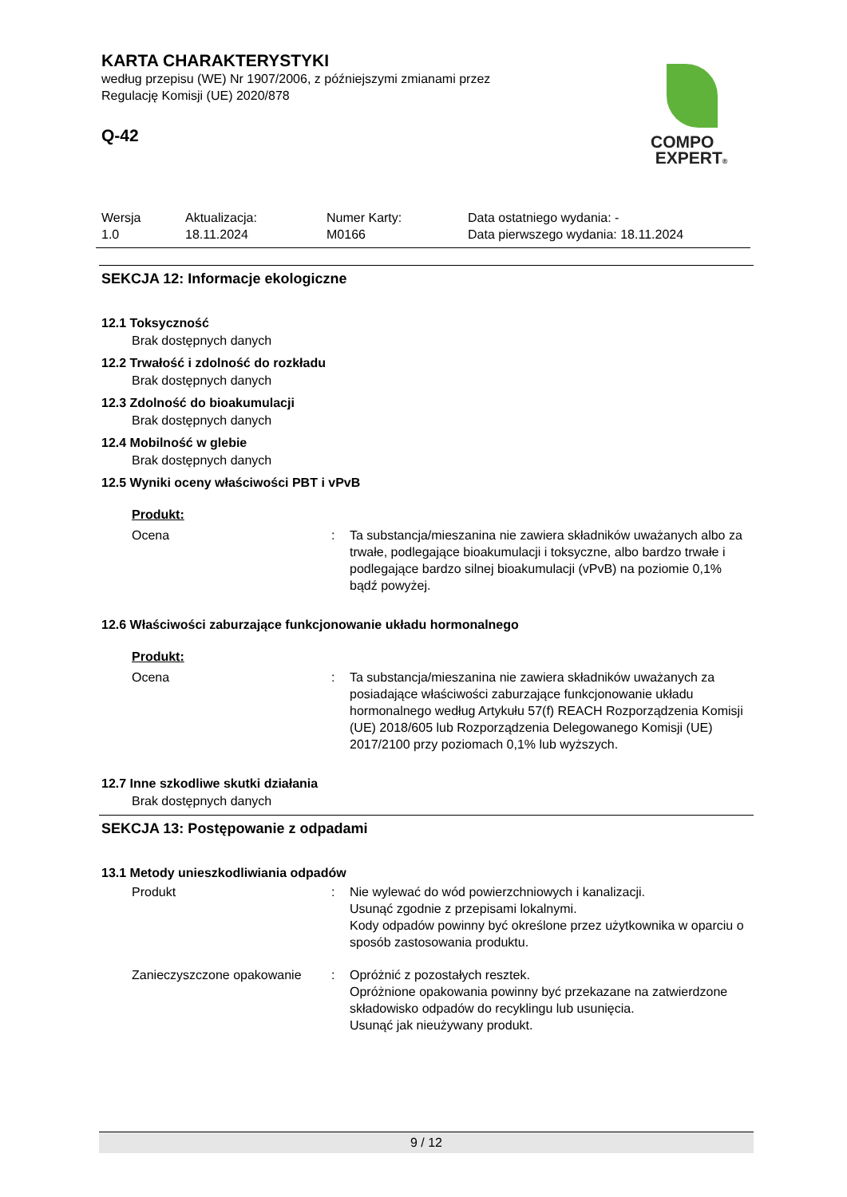KARTA CHARAKTERYSTYKI
według przepisu (WE) Nr 1907/2006, z późniejszymi zmianami przez
Regulację Komisji (UE) 2020/878
Q-42
COMPO
EXPERT®
| Wersja 1.0 | Aktualizacja: 18.11.2024 | Numer Karty: M0166 | Data ostatniego wydania: - Data pierwszego wydania: 18.11.2024 |
SEKCJA 12: Informacje ekologiczne
12.1 Toksyczność
Brak dostępnych danych
12.2 Trwałość i zdolność do rozkładu
Brak dostępnych danych
12.3 Zdolność do bioakumulacji
Brak dostępnych danych
12.4 Mobilność w glebie
Brak dostępnych danych
12.5 Wyniki oceny właściwości PBT i vPvB
Produkt:
| Ocena | : | Ta substancja/mieszanina nie zawiera składników uważanych albo za trwałe, podlegające bioakumulacji i toksyczne, albo bardzo trwałe i podlegające bardzo silnej bioakumulacji (vPvB) na poziomie 0,1% bądź powyżej. |
12.6 Właściwości zaburzające funkcjonowanie układu hormonalnego
Produkt:
| Ocena | : | Ta substancja/mieszanina nie zawiera składników uważanych za posiadające właściwości zaburzające funkcjonowanie układu hormonalnego według Artykułu 57(f) REACH Rozporządzenia Komisji (UE) 2018/605 lub Rozporządzenia Delegowanego Komisji (UE) 2017/2100 przy poziomach 0,1% lub wyższych. |
12.7 Inne szkodliwe skutki działania
Brak dostępnych danych
SEKCJA 13: Postępowanie z odpadami
13.1 Metody unieszkodliwiania odpadów
| Produkt | : | Nie wylewać do wód powierzchniowych i kanalizacji. Usunąć zgodnie z przepisami lokalnymi. Kody odpadów powinny być określone przez użytkownika w oparciu o sposób zastosowania produktu. |
| Zanieczyszczone opakowanie | : | Opróżnić z pozostałych resztek. Opróżnione opakowania powinny być przekazane na zatwierdzone składowisko odpadów do recyklingu lub usunięcia. Usunąć jak nieużywany produkt. |
9 / 12